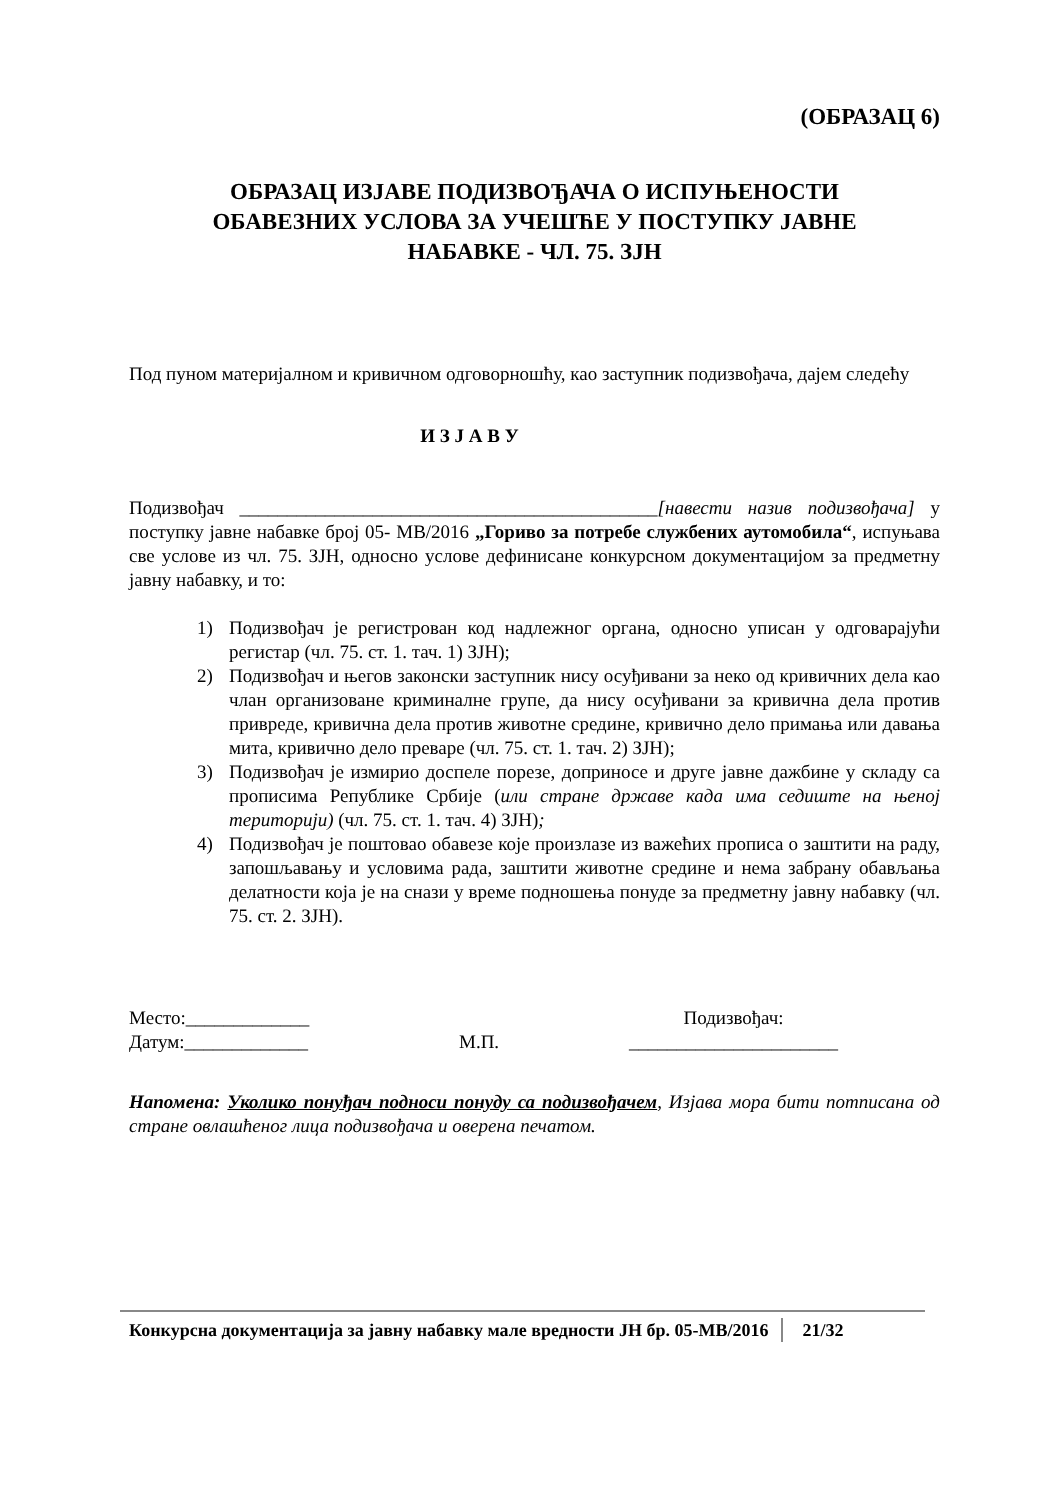(ОБРАЗАЦ 6)
ОБРАЗАЦ ИЗЈАВЕ ПОДИЗВОЂАЧА О ИСПУЊЕНОСТИ
ОБАВЕЗНИХ УСЛОВА ЗА УЧЕШЋЕ У ПОСТУПКУ ЈАВНЕ
НАБАВКЕ - ЧЛ. 75. ЗЈН
Под пуном материјалном и кривичном одговорношћу, као заступник подизвођача, дајем следећу
И З Ј А В У
Подизвођач ____________________________________________[навести назив подизвођача] у поступку јавне набавке број 05- МВ/2016 „Гориво за потребе службених аутомобила“, испуњава све услове из чл. 75. ЗЈН, односно услове дефинисане конкурсном документацијом за предметну јавну набавку, и то:
1) Подизвођач је регистрован код надлежног органа, односно уписан у одговарајући регистар (чл. 75. ст. 1. тач. 1) ЗЈН);
2) Подизвођач и његов законски заступник нису осуђивани за неко од кривичних дела као члан организоване криминалне групе, да нису осуђивани за кривична дела против привреде, кривична дела против животне средине, кривично дело примања или давања мита, кривично дело преваре (чл. 75. ст. 1. тач. 2) ЗЈН);
3) Подизвођач је измирио доспеле порезе, доприносе и друге јавне дажбине у складу са прописима Републике Србије (или стране државе када има седиште на њеној територији) (чл. 75. ст. 1. тач. 4) ЗЈН);
4) Подизвођач је поштовао обавезе које произлазе из важећих прописа о заштити на раду, запошљавању и условима рада, заштити животне средине и нема забрану обављања делатности која је на снази у време подношења понуде за предметну јавну набавку (чл. 75. ст. 2. ЗЈН).
Место:_____________
Датум:_____________
М.П.
Подизвођач:
______________________
Напомена: Уколико понуђач подноси понуду са подизвођачем, Изјава мора бити потписана од стране овлашћеног лица подизвођача и оверена печатом.
Конкурсна документација за јавну набавку мале вредности ЈН бр. 05-МВ/2016 21/32